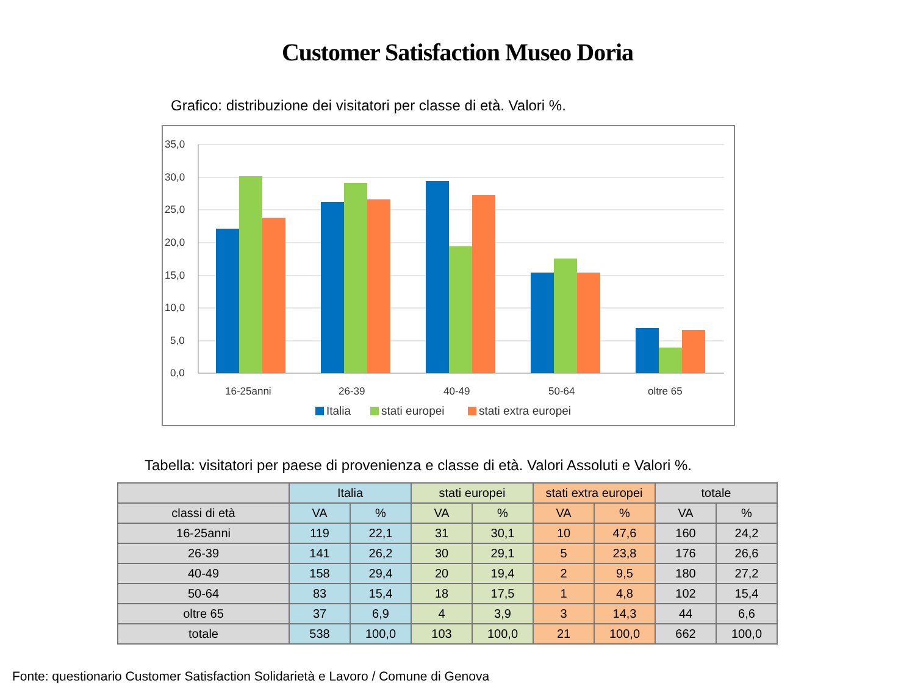Customer Satisfaction Museo Doria
Grafico: distribuzione dei visitatori per classe di età. Valori %.
35,0
30,0
25,0
20,0
15,0
10,0
5,0
0,0
16-25anni
26-39
40-49
50-64
oltre 65
Italia
stati europei
stati extra europei
Tabella: visitatori per paese di provenienza e classe di età. Valori Assoluti e Valori %.
| | Italia | | stati europei | | stati extra europei | | totale | |
| --- | --- | --- | --- | --- | --- | --- | --- | --- |
| classi di età | VA | % | VA | % | VA | % | VA | % |
| 16-25anni | 119 | 22,1 | 31 | 30,1 | 10 | 47,6 | 160 | 24,2 |
| 26-39 | 141 | 26,2 | 30 | 29,1 | 5 | 23,8 | 176 | 26,6 |
| 40-49 | 158 | 29,4 | 20 | 19,4 | 2 | 9,5 | 180 | 27,2 |
| 50-64 | 83 | 15,4 | 18 | 17,5 | 1 | 4,8 | 102 | 15,4 |
| oltre 65 | 37 | 6,9 | 4 | 3,9 | 3 | 14,3 | 44 | 6,6 |
| totale | 538 | 100,0 | 103 | 100,0 | 21 | 100,0 | 662 | 100,0 |
Fonte: questionario Customer Satisfaction Solidarietà e Lavoro / Comune di Genova